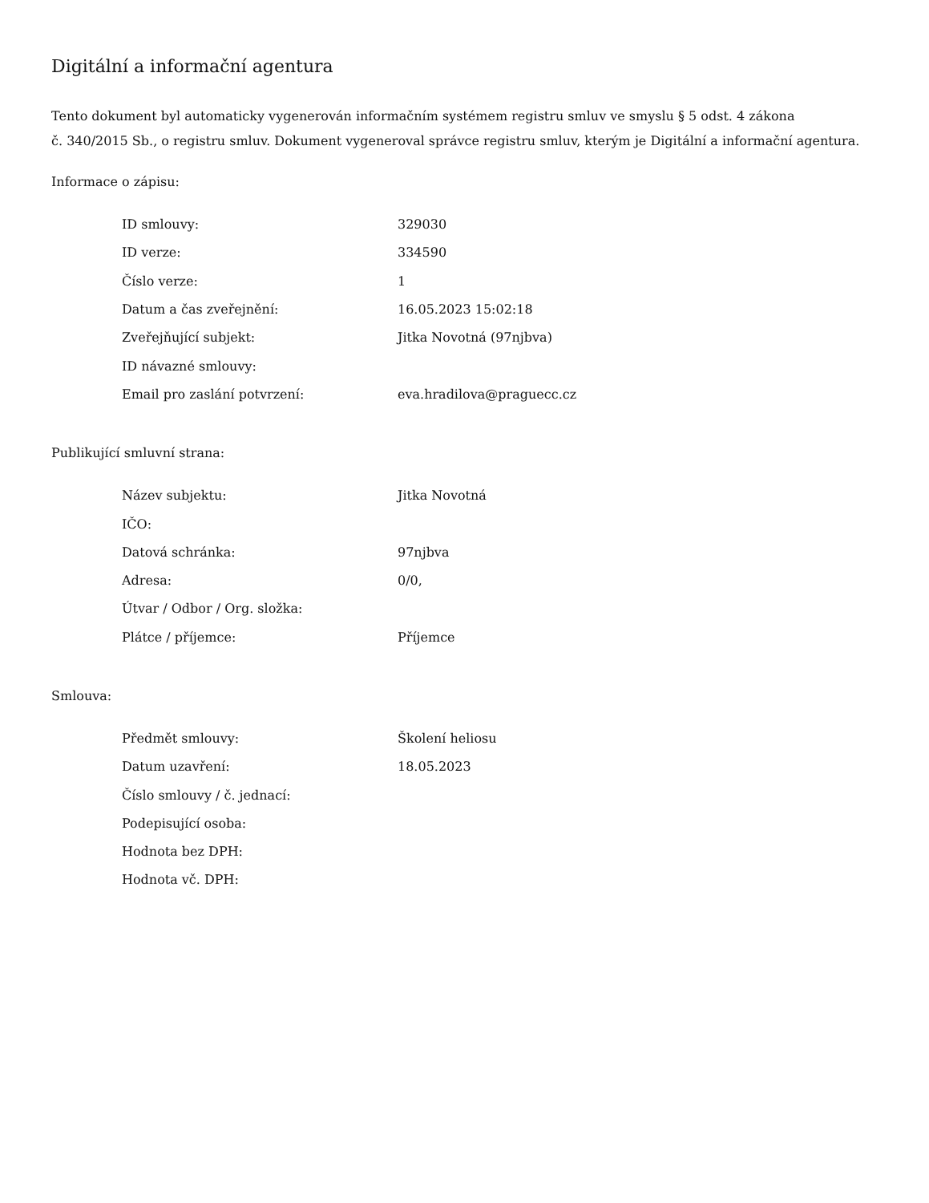Digitální a informační agentura
Tento dokument byl automaticky vygenerován informačním systémem registru smluv ve smyslu § 5 odst. 4 zákona
č. 340/2015 Sb., o registru smluv. Dokument vygeneroval správce registru smluv, kterým je Digitální a informační agentura.
Informace o zápisu:
| ID smlouvy: | 329030 |
| ID verze: | 334590 |
| Číslo verze: | 1 |
| Datum a čas zveřejnění: | 16.05.2023 15:02:18 |
| Zveřejňující subjekt: | Jitka Novotná (97njbva) |
| ID návazné smlouvy: | |
| Email pro zaslání potvrzení: | eva.hradilova@praguecc.cz |
Publikující smluvní strana:
| Název subjektu: | Jitka Novotná |
| IČO: | |
| Datová schránka: | 97njbva |
| Adresa: | 0/0, |
| Útvar / Odbor / Org. složka: | |
| Plátce / příjemce: | Příjemce |
Smlouva:
| Předmět smlouvy: | Školení heliosu |
| Datum uzavření: | 18.05.2023 |
| Číslo smlouvy / č. jednací: | |
| Podepisující osoba: | |
| Hodnota bez DPH: | |
| Hodnota vč. DPH: | |